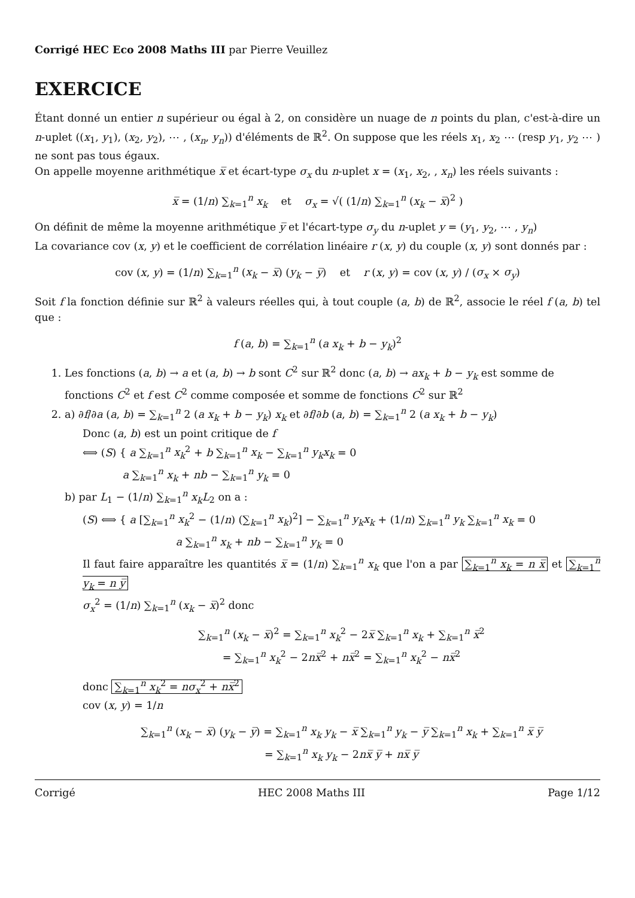Corrigé HEC Eco 2008 Maths III par Pierre Veuillez
EXERCICE
Étant donné un entier n supérieur ou égal à 2, on considère un nuage de n points du plan, c'est-à-dire un n-uplet ((x<sub>1</sub>, y<sub>1</sub>), (x<sub>2</sub>, y<sub>2</sub>), ⋯ , (x<sub>n</sub>, y<sub>n</sub>)) d'éléments de ℝ<sup>2</sup>. On suppose que les réels x<sub>1</sub>, x<sub>2</sub> ⋯ (resp y<sub>1</sub>, y<sub>2</sub> ⋯ ) ne sont pas tous égaux.
On appelle moyenne arithmétique x̅ et écart-type σ<sub>x</sub> du n-uplet x = (x<sub>1</sub>, x<sub>2</sub>, , x<sub>n</sub>) les réels suivants :
x̅ = (1/n) ∑<sub>k=1</sub><sup>n</sup> x<sub>k</sub> et σ<sub>x</sub> = √( (1/n) ∑<sub>k=1</sub><sup>n</sup> (x<sub>k</sub> − x̅)<sup>2</sup> )
On définit de même la moyenne arithmétique y̅ et l'écart-type σ<sub>y</sub> du n-uplet y = (y<sub>1</sub>, y<sub>2</sub>, ⋯ , y<sub>n</sub>)
La covariance cov (x, y) et le coefficient de corrélation linéaire r (x, y) du couple (x, y) sont donnés par :
cov (x, y) = (1/n) ∑<sub>k=1</sub><sup>n</sup> (x<sub>k</sub> − x̅) (y<sub>k</sub> − y̅) et r (x, y) = cov (x, y) / (σ<sub>x</sub> × σ<sub>y</sub>)
Soit f la fonction définie sur ℝ<sup>2</sup> à valeurs réelles qui, à tout couple (a, b) de ℝ<sup>2</sup>, associe le réel f (a, b) tel que :
f (a, b) = ∑<sub>k=1</sub><sup>n</sup> (a x<sub>k</sub> + b − y<sub>k</sub>)<sup>2</sup>
1. Les fonctions (a, b) → a et (a, b) → b sont C<sup>2</sup> sur ℝ<sup>2</sup> donc (a, b) → ax<sub>k</sub> + b − y<sub>k</sub> est somme de fonctions C<sup>2</sup> et f est C<sup>2</sup> comme composée et somme de fonctions C<sup>2</sup> sur ℝ<sup>2</sup>
2. a) ∂f/∂a (a, b) = ∑<sub>k=1</sub><sup>n</sup> 2 (a x<sub>k</sub> + b − y<sub>k</sub>) x<sub>k</sub> et ∂f/∂b (a, b) = ∑<sub>k=1</sub><sup>n</sup> 2 (a x<sub>k</sub> + b − y<sub>k</sub>)
Donc (a, b) est un point critique de f
⟺ (S) { a ∑<sub>k=1</sub><sup>n</sup> x<sub>k</sub><sup>2</sup> + b ∑<sub>k=1</sub><sup>n</sup> x<sub>k</sub> − ∑<sub>k=1</sub><sup>n</sup> y<sub>k</sub>x<sub>k</sub> = 0
a ∑<sub>k=1</sub><sup>n</sup> x<sub>k</sub> + nb − ∑<sub>k=1</sub><sup>n</sup> y<sub>k</sub> = 0
b) par L<sub>1</sub> − (1/n) ∑<sub>k=1</sub><sup>n</sup> x<sub>k</sub>L<sub>2</sub> on a :
(S) ⟺ { a [∑<sub>k=1</sub><sup>n</sup> x<sub>k</sub><sup>2</sup> − (1/n) (∑<sub>k=1</sub><sup>n</sup> x<sub>k</sub>)<sup>2</sup>] − ∑<sub>k=1</sub><sup>n</sup> y<sub>k</sub>x<sub>k</sub> + (1/n) ∑<sub>k=1</sub><sup>n</sup> y<sub>k</sub> ∑<sub>k=1</sub><sup>n</sup> x<sub>k</sub> = 0
a ∑<sub>k=1</sub><sup>n</sup> x<sub>k</sub> + nb − ∑<sub>k=1</sub><sup>n</sup> y<sub>k</sub> = 0
Il faut faire apparaître les quantités x̅ = (1/n) ∑<sub>k=1</sub><sup>n</sup> x<sub>k</sub> que l'on a par ∑<sub>k=1</sub><sup>n</sup> x<sub>k</sub> = n x̅ et ∑<sub>k=1</sub><sup>n</sup> y<sub>k</sub> = n y̅
σ<sub>x</sub><sup>2</sup> = (1/n) ∑<sub>k=1</sub><sup>n</sup> (x<sub>k</sub> − x̅)<sup>2</sup> donc
∑<sub>k=1</sub><sup>n</sup> (x<sub>k</sub> − x̅)<sup>2</sup> = ∑<sub>k=1</sub><sup>n</sup> x<sub>k</sub><sup>2</sup> − 2x̅ ∑<sub>k=1</sub><sup>n</sup> x<sub>k</sub> + ∑<sub>k=1</sub><sup>n</sup> x̅<sup>2</sup>
= ∑<sub>k=1</sub><sup>n</sup> x<sub>k</sub><sup>2</sup> − 2nx̅<sup>2</sup> + nx̅<sup>2</sup> = ∑<sub>k=1</sub><sup>n</sup> x<sub>k</sub><sup>2</sup> − nx̅<sup>2</sup>
donc ∑<sub>k=1</sub><sup>n</sup> x<sub>k</sub><sup>2</sup> = nσ<sub>x</sub><sup>2</sup> + nx̅<sup>2</sup>
cov (x, y) = 1/n
∑<sub>k=1</sub><sup>n</sup> (x<sub>k</sub> − x̅) (y<sub>k</sub> − y̅) = ∑<sub>k=1</sub><sup>n</sup> x<sub>k</sub> y<sub>k</sub> − x̅ ∑<sub>k=1</sub><sup>n</sup> y<sub>k</sub> − y̅ ∑<sub>k=1</sub><sup>n</sup> x<sub>k</sub> + ∑<sub>k=1</sub><sup>n</sup> x̅ y̅
= ∑<sub>k=1</sub><sup>n</sup> x<sub>k</sub> y<sub>k</sub> − 2nx̅ y̅ + nx̅ y̅
Corrigé HEC 2008 Maths III Page 1/12